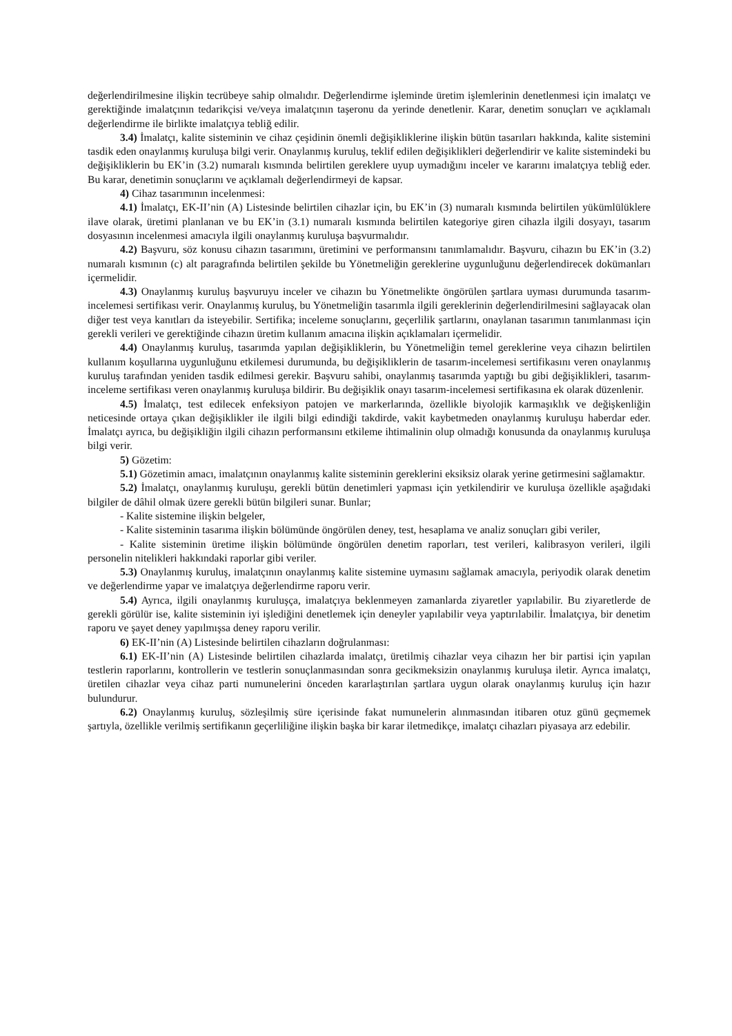değerlendirilmesine ilişkin tecrübeye sahip olmalıdır. Değerlendirme işleminde üretim işlemlerinin denetlenmesi için imalatçı ve gerektiğinde imalatçının tedarikçisi ve/veya imalatçının taşeronu da yerinde denetlenir. Karar, denetim sonuçları ve açıklamalı değerlendirme ile birlikte imalatçıya tebliğ edilir.
3.4) İmalatçı, kalite sisteminin ve cihaz çeşidinin önemli değişikliklerine ilişkin bütün tasarıları hakkında, kalite sistemini tasdik eden onaylanmış kuruluşa bilgi verir. Onaylanmış kuruluş, teklif edilen değişiklikleri değerlendirir ve kalite sistemindeki bu değişikliklerin bu EK’in (3.2) numaralı kısmında belirtilen gereklere uyup uymadığını inceler ve kararını imalatçıya tebliğ eder. Bu karar, denetimin sonuçlarını ve açıklamalı değerlendirmeyi de kapsar.
4) Cihaz tasarımının incelenmesi:
4.1) İmalatçı, EK-II’nin (A) Listesinde belirtilen cihazlar için, bu EK’in (3) numaralı kısmında belirtilen yükümlülüklere ilave olarak, üretimi planlanan ve bu EK’in (3.1) numaralı kısmında belirtilen kategoriye giren cihazla ilgili dosyayı, tasarım dosyasının incelenmesi amacıyla ilgili onaylanmış kuruluşa başvurmalıdır.
4.2) Başvuru, söz konusu cihazın tasarımını, üretimini ve performansını tanımlamalıdır. Başvuru, cihazın bu EK’in (3.2) numaralı kısmının (c) alt paragrafında belirtilen şekilde bu Yönetmeliğin gereklerine uygunluğunu değerlendirecek dokümanları içermelidir.
4.3) Onaylanmış kuruluş başvuruyu inceler ve cihazın bu Yönetmelikte öngörülen şartlara uyması durumunda tasarım-incelemesi sertifikası verir. Onaylanmış kuruluş, bu Yönetmeliğin tasarımla ilgili gereklerinin değerlendirilmesini sağlayacak olan diğer test veya kanıtları da isteyebilir. Sertifika; inceleme sonuçlarını, geçerlilik şartlarını, onaylanan tasarımın tanımlanması için gerekli verileri ve gerektiğinde cihazın üretim kullanım amacına ilişkin açıklamaları içermelidir.
4.4) Onaylanmış kuruluş, tasarımda yapılan değişikliklerin, bu Yönetmeliğin temel gereklerine veya cihazın belirtilen kullanım koşullarına uygunluğunu etkilemesi durumunda, bu değişikliklerin de tasarım-incelemesi sertifikasını veren onaylanmış kuruluş tarafından yeniden tasdik edilmesi gerekir. Başvuru sahibi, onaylanmış tasarımda yaptığı bu gibi değişiklikleri, tasarım-inceleme sertifikası veren onaylanmış kuruluşa bildirir. Bu değişiklik onayı tasarım-incelemesi sertifikasına ek olarak düzenlenir.
4.5) İmalatçı, test edilecek enfeksiyon patojen ve markerlarında, özellikle biyolojik karmaşıklık ve değişkenliğin neticesinde ortaya çıkan değişiklikler ile ilgili bilgi edindiği takdirde, vakit kaybetmeden onaylanmış kuruluşu haberdar eder. İmalatçı ayrıca, bu değişikliğin ilgili cihazın performansını etkileme ihtimalinin olup olmadığı konusunda da onaylanmış kuruluşa bilgi verir.
5) Gözetim:
5.1) Gözetimin amacı, imalatçının onaylanmış kalite sisteminin gereklerini eksiksiz olarak yerine getirmesini sağlamaktır.
5.2) İmalatçı, onaylanmış kuruluşu, gerekli bütün denetimleri yapması için yetkilendirir ve kuruluşa özellikle aşağıdaki bilgiler de dâhil olmak üzere gerekli bütün bilgileri sunar. Bunlar;
- Kalite sistemine ilişkin belgeler,
- Kalite sisteminin tasarıma ilişkin bölümünde öngörülen deney, test, hesaplama ve analiz sonuçları gibi veriler,
- Kalite sisteminin üretime ilişkin bölümünde öngörülen denetim raporları, test verileri, kalibrasyon verileri, ilgili personelin nitelikleri hakkındaki raporlar gibi veriler.
5.3) Onaylanmış kuruluş, imalatçının onaylanmış kalite sistemine uymasını sağlamak amacıyla, periyodik olarak denetim ve değerlendirme yapar ve imalatçıya değerlendirme raporu verir.
5.4) Ayrıca, ilgili onaylanmış kuruluşça, imalatçıya beklenmeyen zamanlarda ziyaretler yapılabilir. Bu ziyaretlerde de gerekli görülür ise, kalite sisteminin iyi işlediğini denetlemek için deneyler yapılabilir veya yaptırılabilir. İmalatçıya, bir denetim raporu ve şayet deney yapılmışsa deney raporu verilir.
6) EK-II’nin (A) Listesinde belirtilen cihazların doğrulanması:
6.1) EK-II’nin (A) Listesinde belirtilen cihazlarda imalatçı, üretilmiş cihazlar veya cihazın her bir partisi için yapılan testlerin raporlarını, kontrollerin ve testlerin sonuçlanmasından sonra gecikmeksizin onaylanmış kuruluşa iletir. Ayrıca imalatçı, üretilen cihazlar veya cihaz parti numunelerini önceden kararlaştırılan şartlara uygun olarak onaylanmış kuruluş için hazır bulundurur.
6.2) Onaylanmış kuruluş, sözleşilmiş süre içerisinde fakat numunelerin alınmasından itibaren otuz günü geçmemek şartıyla, özellikle verilmiş sertifikanın geçerliliğine ilişkin başka bir karar iletmedikçe, imalatçı cihazları piyasaya arz edebilir.